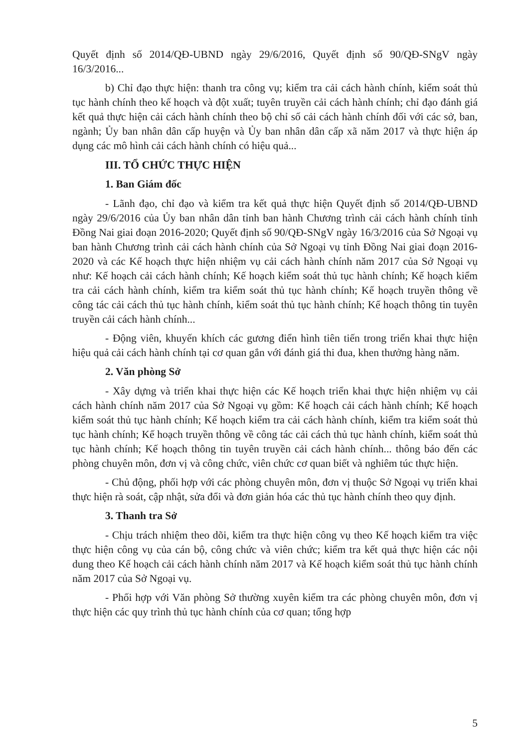Quyết định số 2014/QĐ-UBND ngày 29/6/2016, Quyết định số 90/QĐ-SNgV ngày 16/3/2016...
b) Chỉ đạo thực hiện: thanh tra công vụ; kiểm tra cải cách hành chính, kiểm soát thủ tục hành chính theo kế hoạch và đột xuất; tuyên truyền cải cách hành chính; chỉ đạo đánh giá kết quả thực hiện cải cách hành chính theo bộ chỉ số cải cách hành chính đối với các sở, ban, ngành; Ủy ban nhân dân cấp huyện và Ủy ban nhân dân cấp xã năm 2017 và thực hiện áp dụng các mô hình cải cách hành chính có hiệu quả...
III. TỔ CHỨC THỰC HIỆN
1. Ban Giám đốc
- Lãnh đạo, chỉ đạo và kiểm tra kết quả thực hiện Quyết định số 2014/QĐ-UBND ngày 29/6/2016 của Ủy ban nhân dân tỉnh ban hành Chương trình cải cách hành chính tỉnh Đồng Nai giai đoạn 2016-2020; Quyết định số 90/QĐ-SNgV ngày 16/3/2016 của Sở Ngoại vụ ban hành Chương trình cải cách hành chính của Sở Ngoại vụ tỉnh Đồng Nai giai đoạn 2016- 2020 và các Kế hoạch thực hiện nhiệm vụ cải cách hành chính năm 2017 của Sở Ngoại vụ như: Kế hoạch cải cách hành chính; Kế hoạch kiểm soát thủ tục hành chính; Kế hoạch kiểm tra cải cách hành chính, kiểm tra kiểm soát thủ tục hành chính; Kế hoạch truyền thông về công tác cải cách thủ tục hành chính, kiểm soát thủ tục hành chính; Kế hoạch thông tin tuyên truyền cải cách hành chính...
- Động viên, khuyến khích các gương điển hình tiên tiến trong triển khai thực hiện hiệu quả cải cách hành chính tại cơ quan gắn với đánh giá thi đua, khen thưởng hàng năm.
2. Văn phòng Sở
- Xây dựng và triển khai thực hiện các Kế hoạch triển khai thực hiện nhiệm vụ cải cách hành chính năm 2017 của Sở Ngoại vụ gồm: Kế hoạch cải cách hành chính; Kế hoạch kiểm soát thủ tục hành chính; Kế hoạch kiểm tra cải cách hành chính, kiểm tra kiểm soát thủ tục hành chính; Kế hoạch truyền thông về công tác cải cách thủ tục hành chính, kiểm soát thủ tục hành chính; Kế hoạch thông tin tuyên truyền cải cách hành chính... thông báo đến các phòng chuyên môn, đơn vị và công chức, viên chức cơ quan biết và nghiêm túc thực hiện.
- Chủ động, phối hợp với các phòng chuyên môn, đơn vị thuộc Sở Ngoại vụ triển khai thực hiện rà soát, cập nhật, sửa đổi và đơn giản hóa các thủ tục hành chính theo quy định.
3. Thanh tra Sở
- Chịu trách nhiệm theo dõi, kiểm tra thực hiện công vụ theo Kế hoạch kiểm tra việc thực hiện công vụ của cán bộ, công chức và viên chức; kiểm tra kết quả thực hiện các nội dung theo Kế hoạch cải cách hành chính năm 2017 và Kế hoạch kiểm soát thủ tục hành chính năm 2017 của Sở Ngoại vụ.
- Phối hợp với Văn phòng Sở thường xuyên kiểm tra các phòng chuyên môn, đơn vị thực hiện các quy trình thủ tục hành chính của cơ quan; tổng hợp
5